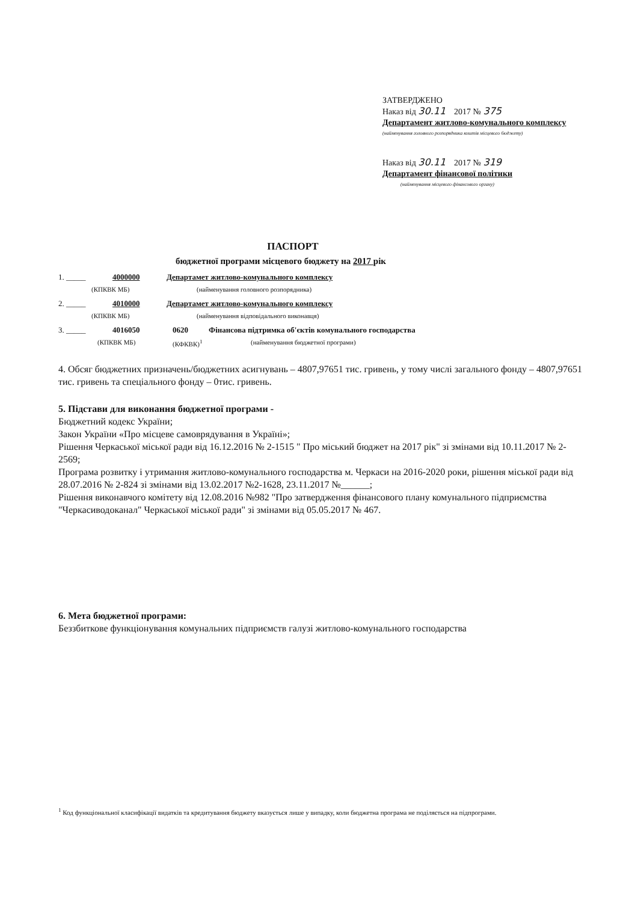ЗАТВЕРДЖЕНО
Наказ від 30.11 2017 № 375
Департамент житлово-комунального комплексу
(найменування головного розпорядника коштів місцевого бюджету)
Наказ від 30.11 2017 № 319
Департамент фінансової політики
(найменування місцевого фінансового органу)
ПАСПОРТ
бюджетної програми місцевого бюджету на 2017 рік
1. _____ 4000000 Департамет житлово-комунального комплексу
(КПКВК МБ) (найменування головного розпорядника)
2. _____ 4010000 Департамет житлово-комунального комплексу
(КПКВК МБ) (найменування відповідального виконавця)
3. _____ 4016050 0620 Фінансова підтримка об'єктів комунального господарства
(КПКВК МБ) (КФКВК)<sup>1</sup> (найменування бюджетної програми)
4. Обсяг бюджетних призначень/бюджетних асигнувань – 4807,97651 тис. гривень, у тому числі загального фонду – 4807,97651 тис. гривень та спеціального фонду – 0тис. гривень.
5. Підстави для виконання бюджетної програми -
Бюджетний кодекс України;
Закон України «Про місцеве самоврядування в Україні»;
Рішення Черкаської міської ради від 16.12.2016 № 2-1515 " Про міський бюджет на 2017 рік" зі змінами від 10.11.2017 № 2-2569;
Програма розвитку і утримання житлово-комунального господарства м. Черкаси на 2016-2020 роки, рішення міської ради від 28.07.2016 № 2-824 зі змінами від 13.02.2017 №2-1628, 23.11.2017 №______;
Рішення виконавчого комітету від 12.08.2016 №982 "Про затвердження фінансового плану комунального підприємства "Черкасиводоканал" Черкаської міської ради" зі змінами від 05.05.2017 № 467.
6. Мета бюджетної програми:
Беззбиткове функціонування комунальних підприємств галузі житлово-комунального господарства
<sup>1</sup> Код функціональної класифікації видатків та кредитування бюджету вказується лише у випадку, коли бюджетна програма не поділяється на підпрограми.